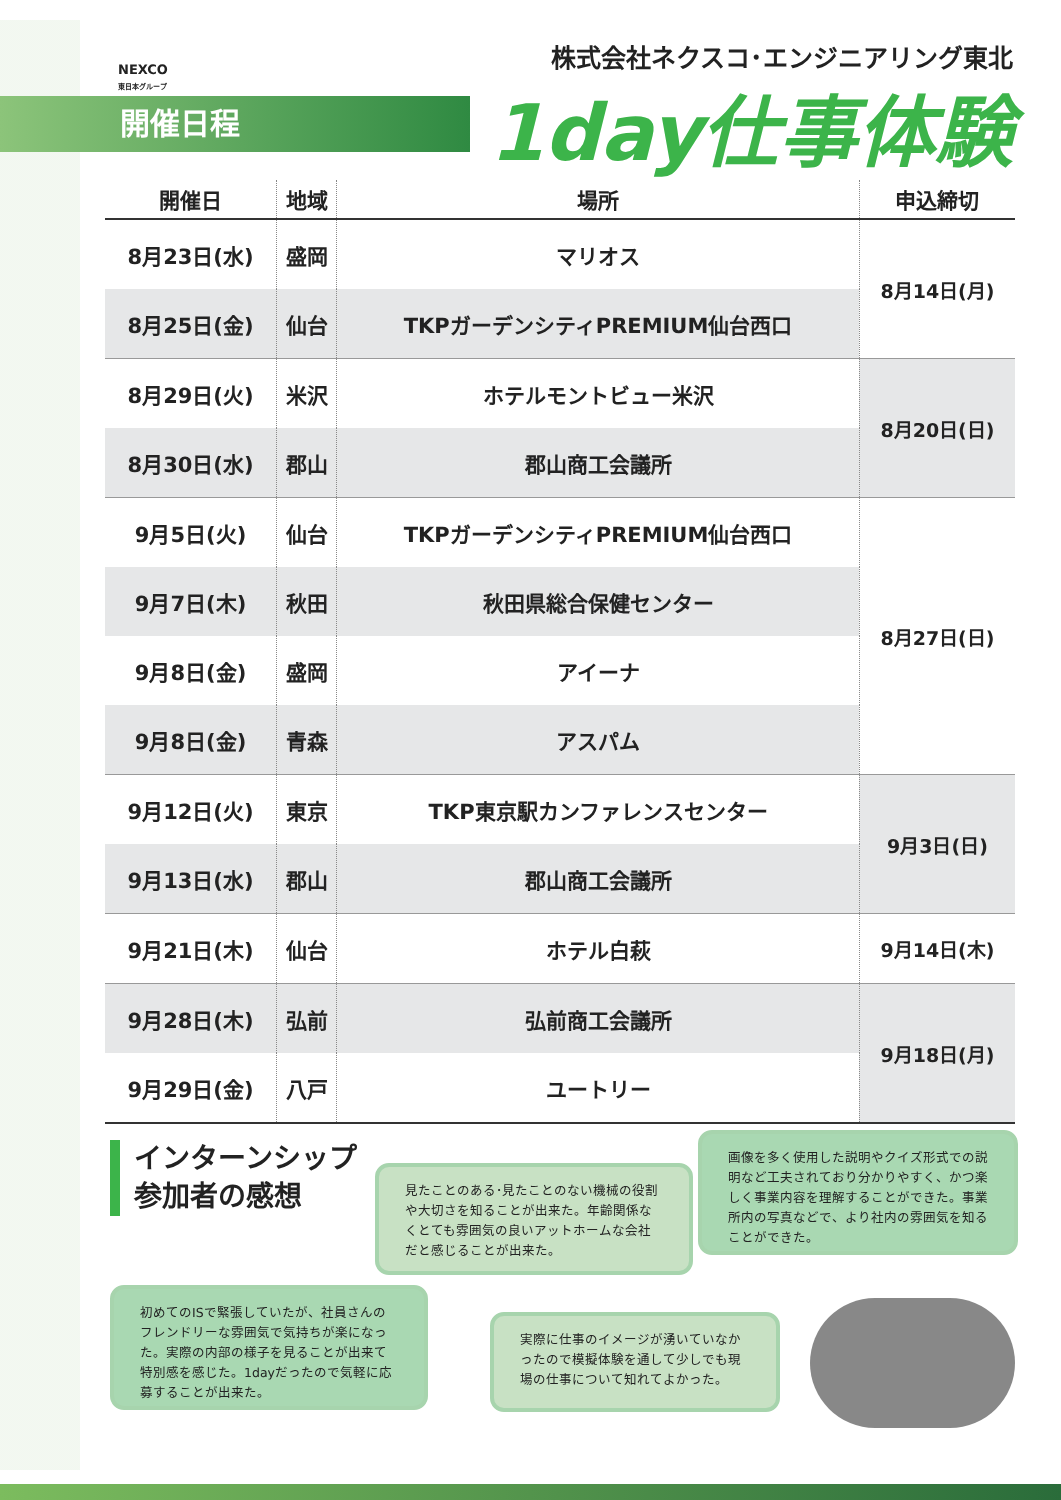NEXCO
東日本グループ
株式会社ネクスコ･エンジニアリング東北
1day仕事体験 開催日程
| 開催日 | 地域 | 場所 | 申込締切 |
| --- | --- | --- | --- |
| 8月23日(水) | 盛岡 | マリオス | 8月14日(月) |
| 8月25日(金) | 仙台 | TKPガーデンシティPREMIUM仙台西口 | |
| 8月29日(火) | 米沢 | ホテルモントビュー米沢 | 8月20日(日) |
| 8月30日(水) | 郡山 | 郡山商工会議所 | |
| 9月5日(火) | 仙台 | TKPガーデンシティPREMIUM仙台西口 | 8月27日(日) |
| 9月7日(木) | 秋田 | 秋田県総合保健センター | |
| 9月8日(金) | 盛岡 | アイーナ | |
| 9月8日(金) | 青森 | アスパム | |
| 9月12日(火) | 東京 | TKP東京駅カンファレンスセンター | 9月3日(日) |
| 9月13日(水) | 郡山 | 郡山商工会議所 | |
| 9月21日(木) | 仙台 | ホテル白萩 | 9月14日(木) |
| 9月28日(木) | 弘前 | 弘前商工会議所 | 9月18日(月) |
| 9月29日(金) | 八戸 | ユートリー | |
インターンシップ
参加者の感想
見たことのある･見たことのない機械の役割や大切さを知ることが出来た。年齢関係なくとても雰囲気の良いアットホームな会社だと感じることが出来た。
画像を多く使用した説明やクイズ形式での説明など工夫されており分かりやすく、かつ楽しく事業内容を理解することができた。事業所内の写真などで、より社内の雰囲気を知ることができた。
初めてのISで緊張していたが、社員さんのフレンドリーな雰囲気で気持ちが楽になった。実際の内部の様子を見ることが出来て特別感を感じた。1dayだったので気軽に応募することが出来た。
実際に仕事のイメージが湧いていなかったので模擬体験を通して少しでも現場の仕事について知れてよかった。